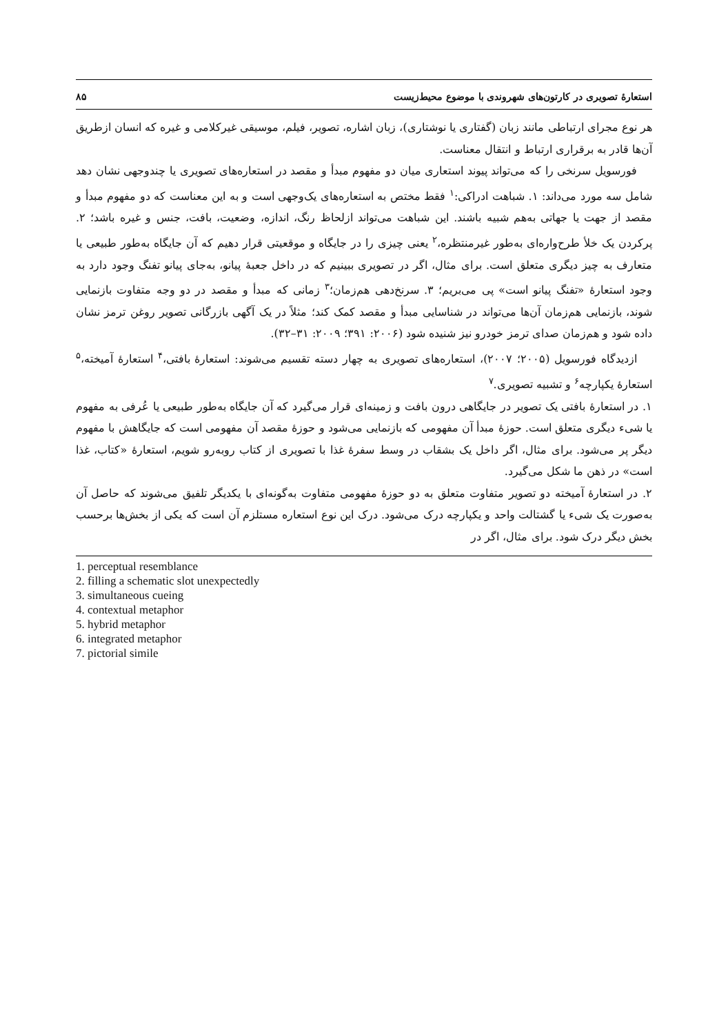استعارهٔ تصویری در کارتون‌های شهروندی با موضوع محیط‌زیست ۸۵
هر نوع مجرای ارتباطی مانند زبان (گفتاری یا نوشتاری)، زبان اشاره، تصویر، فیلم، موسیقی غیرکلامی و غیره که انسان ازطریق آن‌ها قادر به برقراری ارتباط و انتقال معناست.
فورسویل سرنخی را که می‌تواند پیوند استعاری میان دو مفهوم مبدأ و مقصد در استعاره‌های تصویری یا چندوجهی نشان دهد شامل سه مورد می‌داند: ۱. شباهت ادراکی:<sup>۱</sup> فقط مختص به استعاره‌های یک‌وجهی است و به این معناست که دو مفهوم مبدأ و مقصد از جهت یا جهاتی به‌هم شبیه باشند. این شباهت می‌تواند ازلحاظ رنگ، اندازه، وضعیت، بافت، جنس و غیره باشد؛ ۲. پرکردن یک خلأ طرح‌واره‌ای به‌طور غیرمنتظره،<sup>۲</sup> یعنی چیزی را در جایگاه و موقعیتی قرار دهیم که آن جایگاه به‌طور طبیعی یا متعارف به چیز دیگری متعلق است. برای مثال، اگر در تصویری ببینیم که در داخل جعبهٔ پیانو، به‌جای پیانو تفنگ وجود دارد به وجود استعارهٔ «تفنگ پیانو است» پی می‌بریم؛ ۳. سرنخ‌دهی هم‌زمان؛<sup>۳</sup> زمانی که مبدأ و مقصد در دو وجه متفاوت بازنمایی شوند، بازنمایی هم‌زمان آن‌ها می‌تواند در شناسایی مبدأ و مقصد کمک کند؛ مثلاً در یک آگهی بازرگانی تصویر روغن ترمز نشان داده شود و هم‌زمان صدای ترمز خودرو نیز شنیده شود (۲۰۰۶: ۳۹۱؛ ۲۰۰۹: ۳۱–۳۲).
ازدیدگاه فورسویل (۲۰۰۵؛ ۲۰۰۷)، استعاره‌های تصویری به چهار دسته تقسیم می‌شوند: استعارهٔ بافتی،<sup>۴</sup> استعارهٔ آمیخته،<sup>۵</sup> استعارهٔ یکپارچه<sup>۶</sup> و تشبیه تصویری.<sup>۷</sup>
۱. در استعارهٔ بافتی یک تصویر در جایگاهی درون بافت و زمینه‌ای قرار می‌گیرد که آن جایگاه به‌طور طبیعی یا عُرفی به مفهوم یا شیء دیگری متعلق است. حوزهٔ مبدأ آن مفهومی که بازنمایی می‌شود و حوزهٔ مقصد آن مفهومی است که جایگاهش با مفهوم دیگر پر می‌شود. برای مثال، اگر داخل یک بشقاب در وسط سفرهٔ غذا با تصویری از کتاب روبه‌رو شویم، استعارهٔ «کتاب، غذا است» در ذهن ما شکل می‌گیرد.
۲. در استعارهٔ آمیخته دو تصویر متفاوت متعلق به دو حوزهٔ مفهومی متفاوت به‌گونه‌ای با یکدیگر تلفیق می‌شوند که حاصل آن به‌صورت یک شیء یا گشتالت واحد و یکپارچه درک می‌شود. درک این نوع استعاره مستلزم آن است که یکی از بخش‌ها برحسب بخش دیگر درک شود. برای مثال، اگر در
1. perceptual resemblance
2. filling a schematic slot unexpectedly
3. simultaneous cueing
4. contextual metaphor
5. hybrid metaphor
6. integrated metaphor
7. pictorial simile